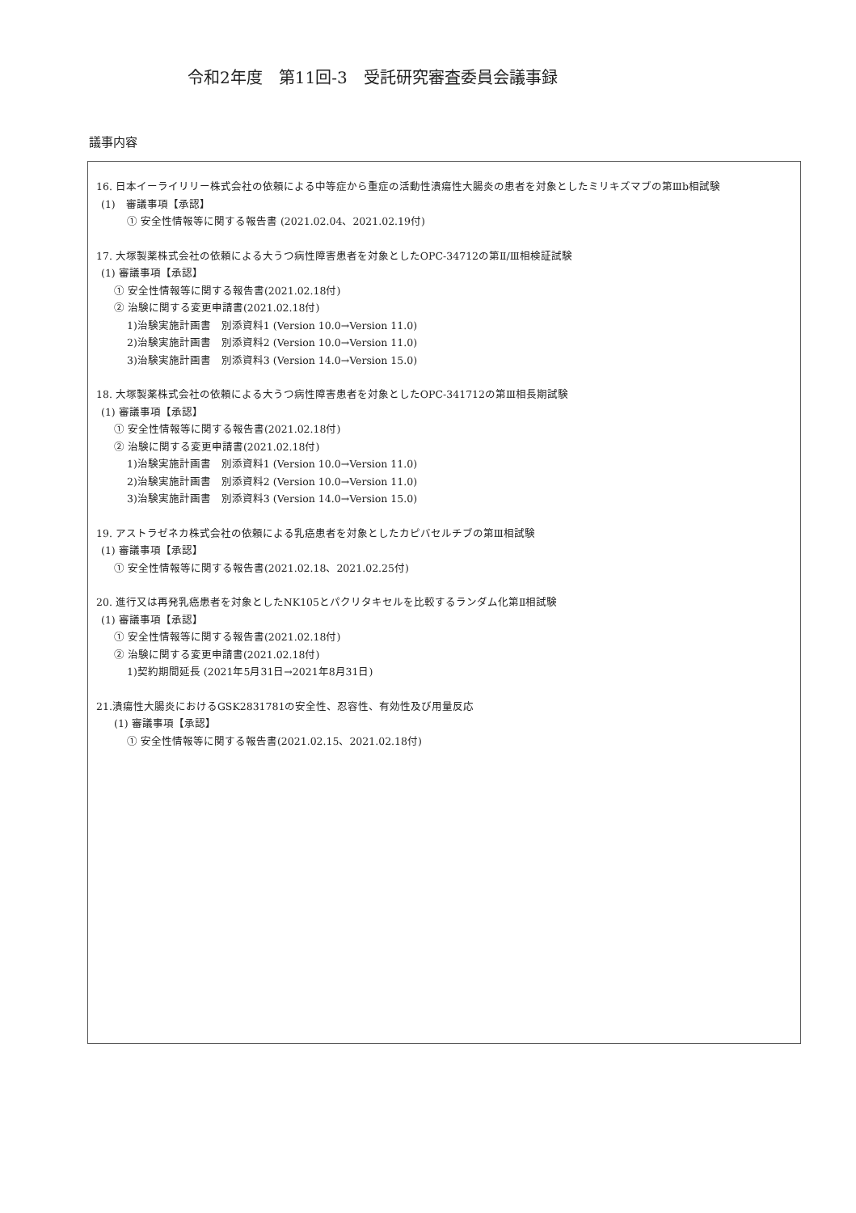令和2年度　第11回-3　受託研究審査委員会議事録
議事内容
16. 日本イーライリリー株式会社の依頼による中等症から重症の活動性潰瘍性大腸炎の患者を対象としたミリキズマブの第Ⅲb相試験
(1)　審議事項【承認】
① 安全性情報等に関する報告書 (2021.02.04、2021.02.19付)
17. 大塚製薬株式会社の依頼による大うつ病性障害患者を対象としたOPC-34712の第Ⅱ/Ⅲ相検証試験
(1) 審議事項【承認】
① 安全性情報等に関する報告書(2021.02.18付)
② 治験に関する変更申請書(2021.02.18付)
1)治験実施計画書　別添資料1 (Version 10.0→Version 11.0)
2)治験実施計画書　別添資料2 (Version 10.0→Version 11.0)
3)治験実施計画書　別添資料3 (Version 14.0→Version 15.0)
18. 大塚製薬株式会社の依頼による大うつ病性障害患者を対象としたOPC-341712の第Ⅲ相長期試験
(1) 審議事項【承認】
① 安全性情報等に関する報告書(2021.02.18付)
② 治験に関する変更申請書(2021.02.18付)
1)治験実施計画書　別添資料1 (Version 10.0→Version 11.0)
2)治験実施計画書　別添資料2 (Version 10.0→Version 11.0)
3)治験実施計画書　別添資料3 (Version 14.0→Version 15.0)
19. アストラゼネカ株式会社の依頼による乳癌患者を対象としたカピバセルチブの第Ⅲ相試験
(1) 審議事項【承認】
① 安全性情報等に関する報告書(2021.02.18、2021.02.25付)
20. 進行又は再発乳癌患者を対象としたNK105とパクリタキセルを比較するランダム化第Ⅱ相試験
(1) 審議事項【承認】
① 安全性情報等に関する報告書(2021.02.18付)
② 治験に関する変更申請書(2021.02.18付)
1)契約期間延長 (2021年5月31日→2021年8月31日)
21.潰瘍性大腸炎におけるGSK2831781の安全性、忍容性、有効性及び用量反応
(1) 審議事項【承認】
① 安全性情報等に関する報告書(2021.02.15、2021.02.18付)